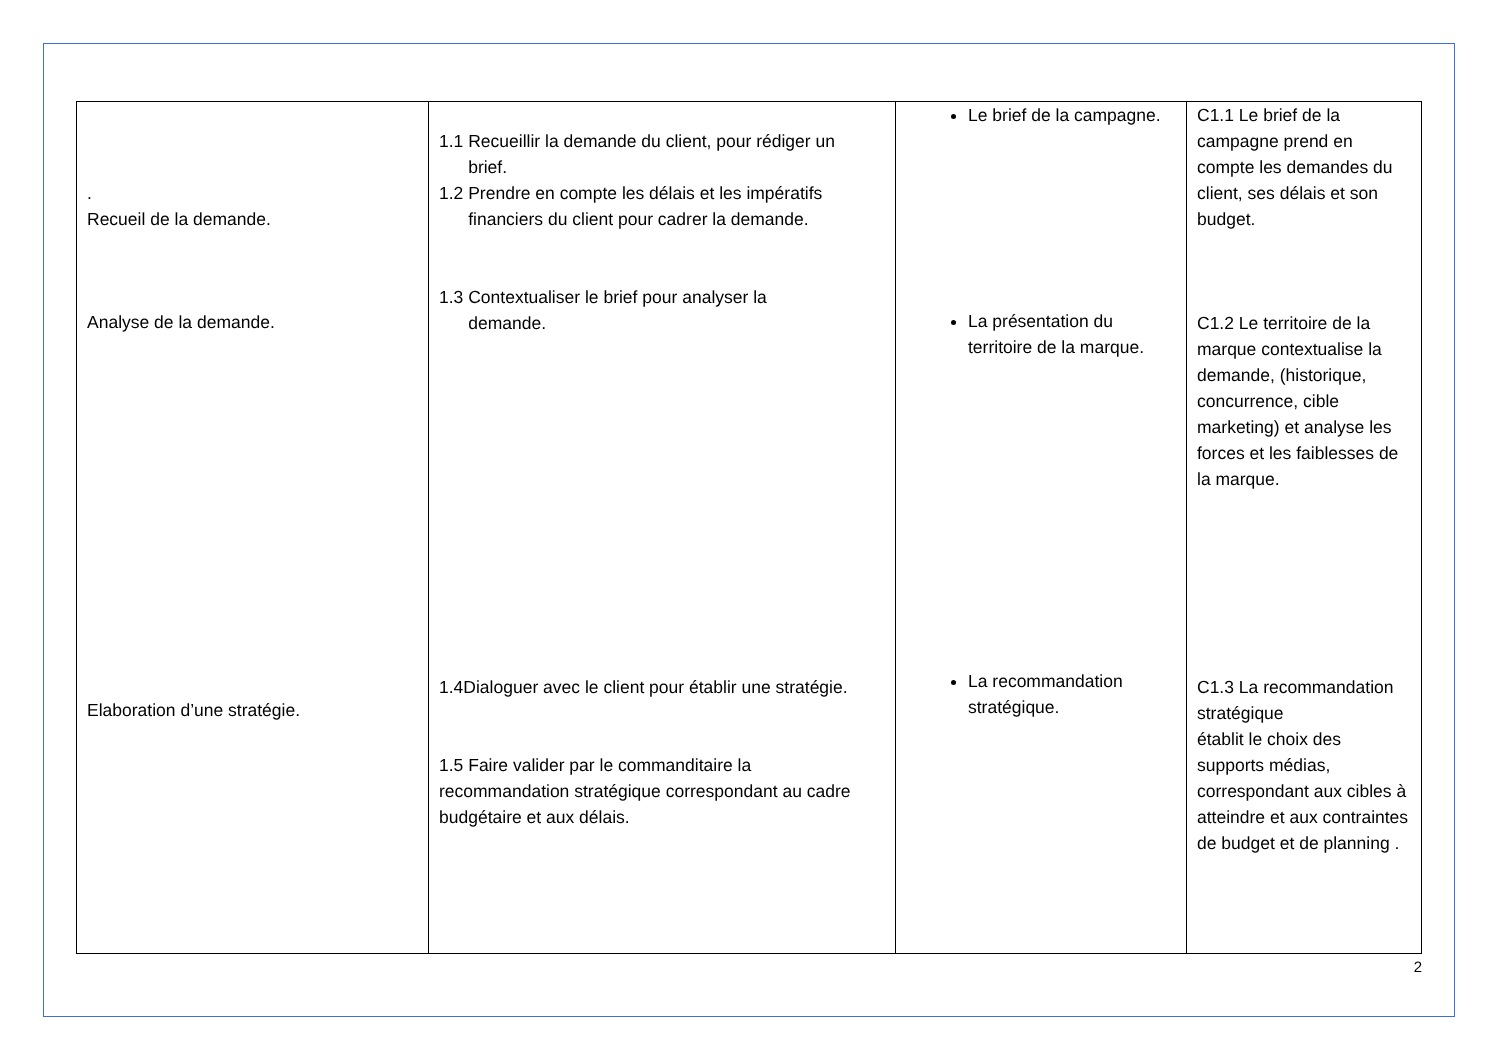| . Recueil de la demande. Analyse de la demande. Elaboration d’une stratégie. | 1.1 Recueillir la demande du client, pour rédiger un brief. 1.2 Prendre en compte les délais et les impératifs financiers du client pour cadrer la demande. 1.3 Contextualiser le brief pour analyser la demande. 1.4Dialoguer avec le client pour établir une stratégie. 1.5 Faire valider par le commanditaire la recommandation stratégique correspondant au cadre budgétaire et aux délais. | Le brief de la campagne. La présentation du territoire de la marque. La recommandation stratégique. | C1.1 Le brief de la campagne prend en compte les demandes du client, ses délais et son budget. C1.2 Le territoire de la marque contextualise la demande, (historique, concurrence, cible marketing) et analyse les forces et les faiblesses de la marque. C1.3 La recommandation stratégique établit le choix des supports médias, correspondant aux cibles à atteindre et aux contraintes de budget et de planning . |
2